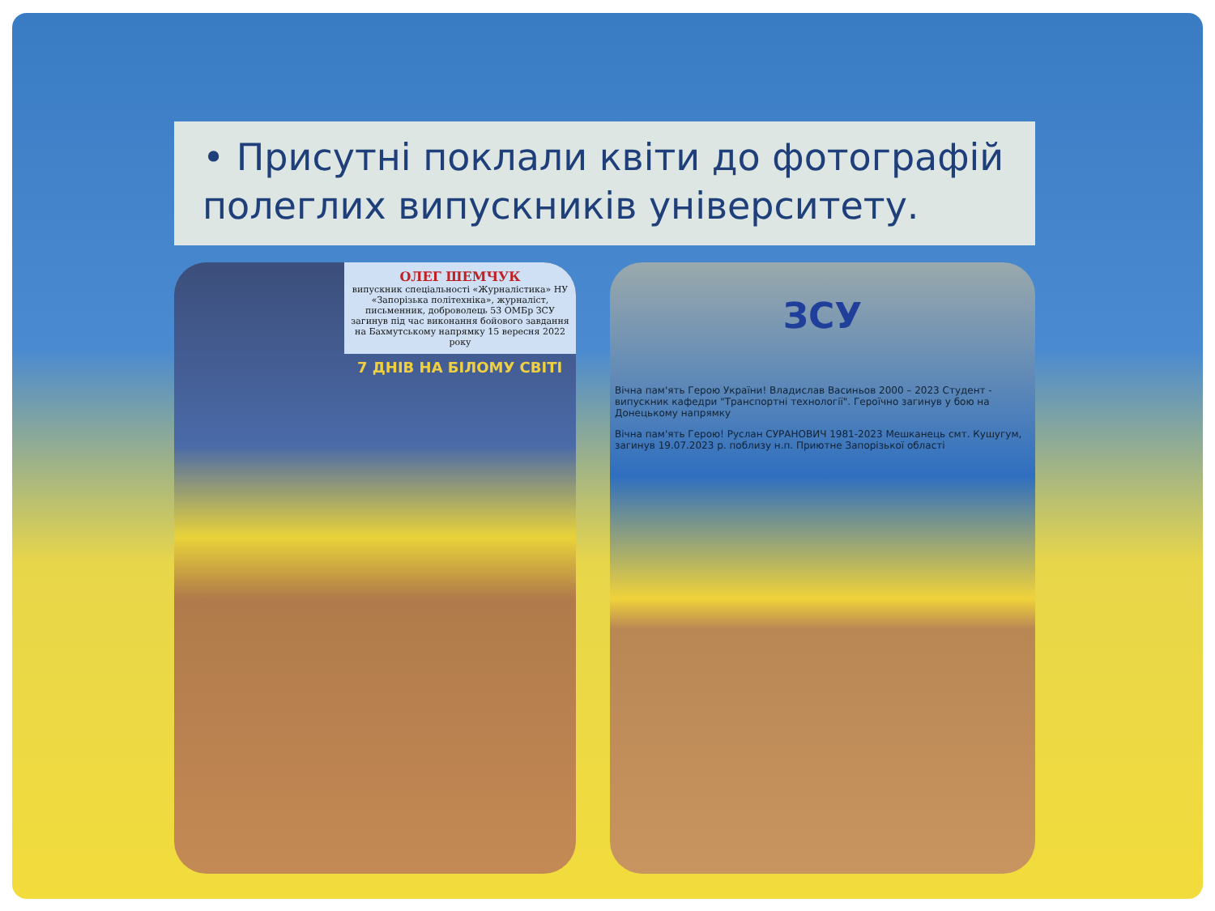• Присутні поклали квіти до фотографій полеглих випускників університету.
ОЛЕГ ШЕМЧУК
випускник спеціальності «Журналістика» НУ «Запорізька політехніка», журналіст, письменник, доброволець 53 ОМБр ЗСУ загинув під час виконання бойового завдання на Бахмутському напрямку 15 вересня 2022 року
7 ДНІВ НА БІЛОМУ СВІТІ
ЗСУ
Вічна пам'ять Герою України! Владислав Васиньов 2000 – 2023 Студент - випускник кафедри "Транспортні технології". Героїчно загинув у бою на Донецькому напрямку
Вічна пам'ять Герою! Руслан СУРАНОВИЧ 1981-2023 Мешканець смт. Кушугум, загинув 19.07.2023 р. поблизу н.п. Приютне Запорізької області